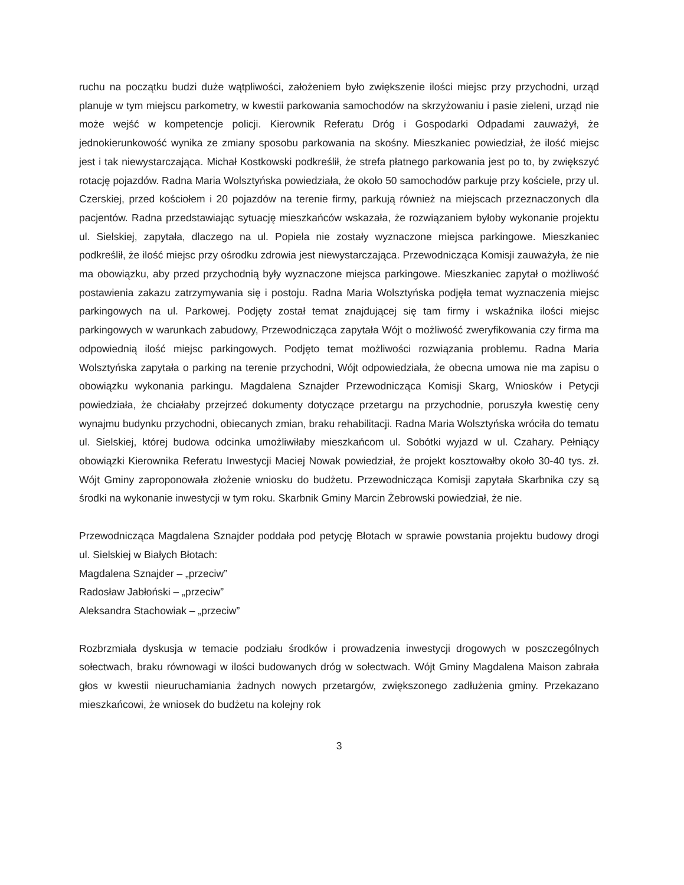ruchu na początku budzi duże wątpliwości, założeniem było zwiększenie ilości miejsc przy przychodni, urząd planuje w tym miejscu parkometry, w kwestii parkowania samochodów na skrzyżowaniu i pasie zieleni, urząd nie może wejść w kompetencje policji. Kierownik Referatu Dróg i Gospodarki Odpadami zauważył, że jednokierunkowość wynika ze zmiany sposobu parkowania na skośny. Mieszkaniec powiedział, że ilość miejsc jest i tak niewystarczająca. Michał Kostkowski podkreślił, że strefa płatnego parkowania jest po to, by zwiększyć rotację pojazdów. Radna Maria Wolsztyńska powiedziała, że około 50 samochodów parkuje przy kościele, przy ul. Czerskiej, przed kościołem i 20 pojazdów na terenie firmy, parkują również na miejscach przeznaczonych dla pacjentów. Radna przedstawiając sytuację mieszkańców wskazała, że rozwiązaniem byłoby wykonanie projektu ul. Sielskiej, zapytała, dlaczego na ul. Popiela nie zostały wyznaczone miejsca parkingowe. Mieszkaniec podkreślił, że ilość miejsc przy ośrodku zdrowia jest niewystarczająca. Przewodnicząca Komisji zauważyła, że nie ma obowiązku, aby przed przychodnią były wyznaczone miejsca parkingowe. Mieszkaniec zapytał o możliwość postawienia zakazu zatrzymywania się i postoju. Radna Maria Wolsztyńska podjęła temat wyznaczenia miejsc parkingowych na ul. Parkowej. Podjęty został temat znajdującej się tam firmy i wskaźnika ilości miejsc parkingowych w warunkach zabudowy, Przewodnicząca zapytała Wójt o możliwość zweryfikowania czy firma ma odpowiednią ilość miejsc parkingowych. Podjęto temat możliwości rozwiązania problemu. Radna Maria Wolsztyńska zapytała o parking na terenie przychodni, Wójt odpowiedziała, że obecna umowa nie ma zapisu o obowiązku wykonania parkingu. Magdalena Sznajder Przewodnicząca Komisji Skarg, Wniosków i Petycji powiedziała, że chciałaby przejrzeć dokumenty dotyczące przetargu na przychodnie, poruszyła kwestię ceny wynajmu budynku przychodni, obiecanych zmian, braku rehabilitacji. Radna Maria Wolsztyńska wróciła do tematu ul. Sielskiej, której budowa odcinka umożliwiłaby mieszkańcom ul. Sobótki wyjazd w ul. Czahary. Pełniący obowiązki Kierownika Referatu Inwestycji Maciej Nowak powiedział, że projekt kosztowałby około 30-40 tys. zł. Wójt Gminy zaproponowała złożenie wniosku do budżetu. Przewodnicząca Komisji zapytała Skarbnika czy są środki na wykonanie inwestycji w tym roku. Skarbnik Gminy Marcin Żebrowski powiedział, że nie.
Przewodnicząca Magdalena Sznajder poddała pod petycję Błotach w sprawie powstania projektu budowy drogi ul. Sielskiej w Białych Błotach:
Magdalena Sznajder – „przeciw”
Radosław Jabłoński – „przeciw”
Aleksandra Stachowiak – „przeciw”
Rozbrzmiała dyskusja w temacie podziału środków i prowadzenia inwestycji drogowych w poszczególnych sołectwach, braku równowagi w ilości budowanych dróg w sołectwach. Wójt Gminy Magdalena Maison zabrała głos w kwestii nieuruchamiania żadnych nowych przetargów, zwiększonego zadłużenia gminy. Przekazano mieszkańcowi, że wniosek do budżetu na kolejny rok
3